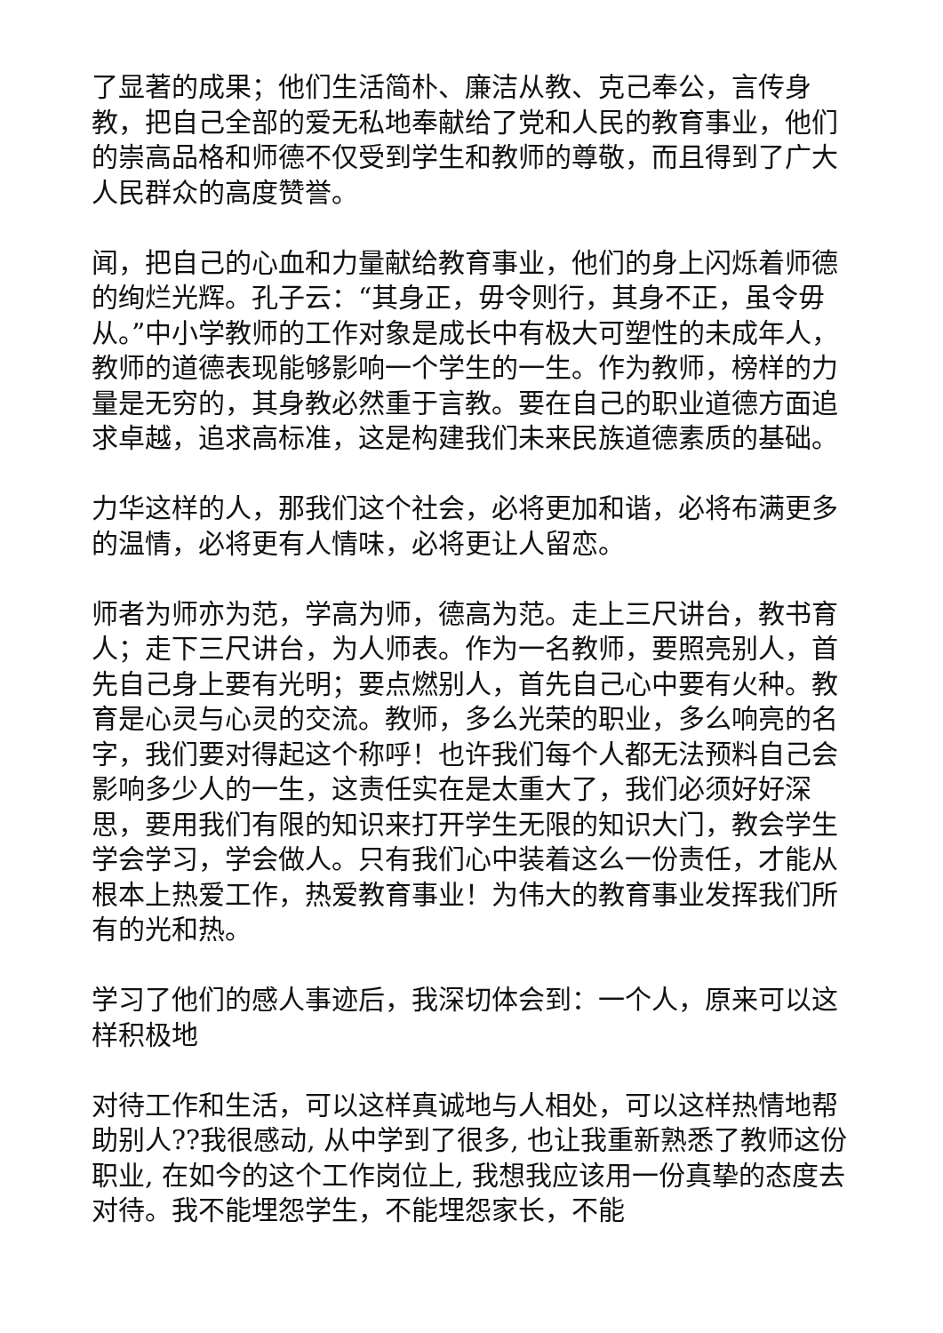了显著的成果；他们生活简朴、廉洁从教、克己奉公，言传身教，把自己全部的爱无私地奉献给了党和人民的教育事业，他们的崇高品格和师德不仅受到学生和教师的尊敬，而且得到了广大人民群众的高度赞誉。
闻，把自己的心血和力量献给教育事业，他们的身上闪烁着师德的绚烂光辉。孔子云：“其身正，毋令则行，其身不正，虽令毋从。”中小学教师的工作对象是成长中有极大可塑性的未成年人，教师的道德表现能够影响一个学生的一生。作为教师，榜样的力量是无穷的，其身教必然重于言教。要在自己的职业道德方面追求卓越，追求高标准，这是构建我们未来民族道德素质的基础。
力华这样的人，那我们这个社会，必将更加和谐，必将布满更多的温情，必将更有人情味，必将更让人留恋。
师者为师亦为范，学高为师，德高为范。走上三尺讲台，教书育人；走下三尺讲台，为人师表。作为一名教师，要照亮别人，首先自己身上要有光明；要点燃别人，首先自己心中要有火种。教育是心灵与心灵的交流。教师，多么光荣的职业，多么响亮的名字，我们要对得起这个称呼！也许我们每个人都无法预料自己会影响多少人的一生，这责任实在是太重大了，我们必须好好深思，要用我们有限的知识来打开学生无限的知识大门，教会学生学会学习，学会做人。只有我们心中装着这么一份责任，才能从根本上热爱工作，热爱教育事业！为伟大的教育事业发挥我们所有的光和热。
学习了他们的感人事迹后，我深切体会到：一个人，原来可以这样积极地
对待工作和生活，可以这样真诚地与人相处，可以这样热情地帮助别人??我很感动, 从中学到了很多, 也让我重新熟悉了教师这份职业, 在如今的这个工作岗位上, 我想我应该用一份真挚的态度去对待。我不能埋怨学生，不能埋怨家长，不能